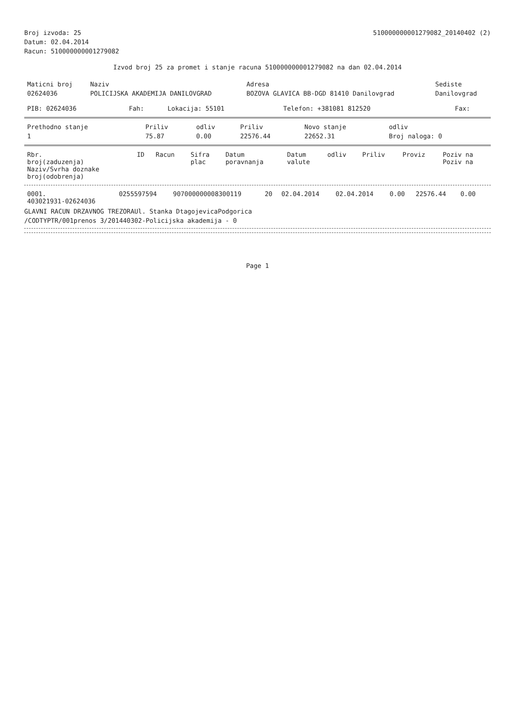Broj izvoda: 25 510000000001279082_20140402 (2)
Datum: 02.04.2014
Racun: 510000000001279082
Izvod broj 25 za promet i stanje racuna 510000000001279082 na dan 02.04.2014
| Maticni broj | Naziv | Adresa | Sediste |
| --- | --- | --- | --- |
| 02624036 | POLICIJSKA AKADEMIJA DANILOVGRAD | BOZOVA GLAVICA BB-DGD 81410 Danilovgrad | Danilovgrad |
| PIB: 02624036 | Fah: | Lokacija: 55101 | Telefon: +381081 812520 | Fax: |
| Prethodno stanje | Priliv | odliv | Priliv | Novo stanje | odliv |
| --- | --- | --- | --- | --- | --- |
| 1 | 75.87 | 0.00 | 22576.44 | 22652.31 | Broj naloga: 0 |
| Rbr. broj(zaduzenja) Naziv/Svrha doznake broj(odobrenja) | ID | Racun | Sifra plac | Datum poravnanja | Datum valute | odliv | Priliv | Proviz | Poziv na Poziv na |
| --- | --- | --- | --- | --- | --- | --- | --- | --- | --- |
| 0001. 403021931-02624036 | 0255597594 | 907000000008300119 | 20 | 02.04.2014 | 02.04.2014 | 0.00 | 22576.44 | 0.00 | |
GLAVNI RACUN DRZAVNOG TREZORAUl. Stanka DtagojevicaPodgorica
/CODTYPTR/001prenos 3/201440302-Policijska akademija - 0
Page 1